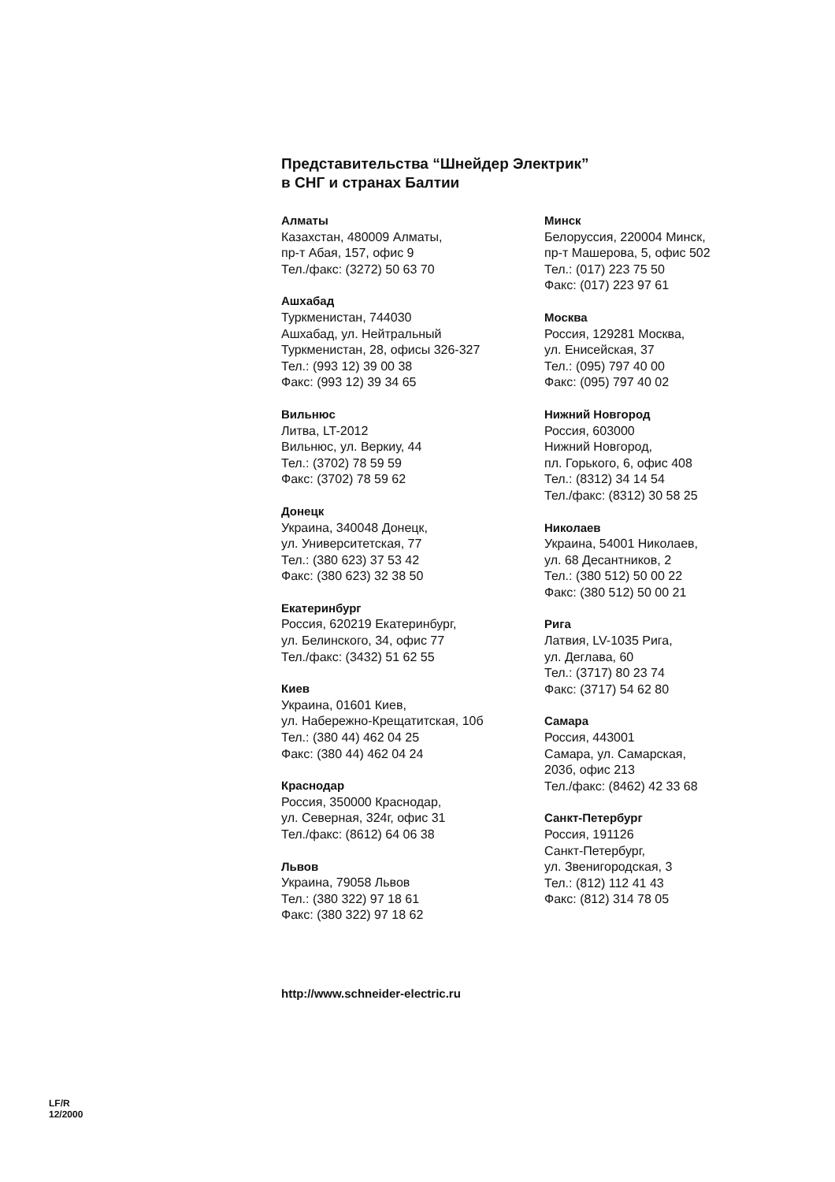Представительства “Шнейдер Электрик”
в СНГ и странах Балтии
Алматы
Казахстан, 480009 Алматы,
пр-т Абая, 157, офис 9
Тел./факс: (3272) 50 63 70
Ашхабад
Туркменистан, 744030
Ашхабад, ул. Нейтральный
Туркменистан, 28, офисы 326-327
Тел.: (993 12) 39 00 38
Факс: (993 12) 39 34 65
Вильнюс
Литва, LT-2012
Вильнюс, ул. Веркиу, 44
Тел.: (3702) 78 59 59
Факс: (3702) 78 59 62
Донецк
Украина, 340048 Донецк,
ул. Университетская, 77
Тел.: (380 623) 37 53 42
Факс: (380 623) 32 38 50
Екатеринбург
Россия, 620219 Екатеринбург,
ул. Белинского, 34, офис 77
Тел./факс: (3432) 51 62 55
Киев
Украина, 01601 Киев,
ул. Набережно-Крещатитская, 10б
Тел.: (380 44) 462 04 25
Факс: (380 44) 462 04 24
Краснодар
Россия, 350000 Краснодар,
ул. Северная, 324г, офис 31
Тел./факс: (8612) 64 06 38
Львов
Украина, 79058 Львов
Тел.: (380 322) 97 18 61
Факс: (380 322) 97 18 62
Минск
Белоруссия, 220004 Минск,
пр-т Машерова, 5, офис 502
Тел.: (017) 223 75 50
Факс: (017) 223 97 61
Москва
Россия, 129281 Москва,
ул. Енисейская, 37
Тел.: (095) 797 40 00
Факс: (095) 797 40 02
Нижний Новгород
Россия, 603000
Нижний Новгород,
пл. Горького, 6, офис 408
Тел.: (8312) 34 14 54
Тел./факс: (8312) 30 58 25
Николаев
Украина, 54001 Николаев,
ул. 68 Десантников, 2
Тел.: (380 512) 50 00 22
Факс: (380 512) 50 00 21
Рига
Латвия, LV-1035 Рига,
ул. Деглава, 60
Тел.: (3717) 80 23 74
Факс: (3717) 54 62 80
Самара
Россия, 443001
Самара, ул. Самарская,
203б, офис 213
Тел./факс: (8462) 42 33 68
Санкт-Петербург
Россия, 191126
Санкт-Петербург,
ул. Звенигородская, 3
Тел.: (812) 112 41 43
Факс: (812) 314 78 05
http://www.schneider-electric.ru
LF/R
12/2000